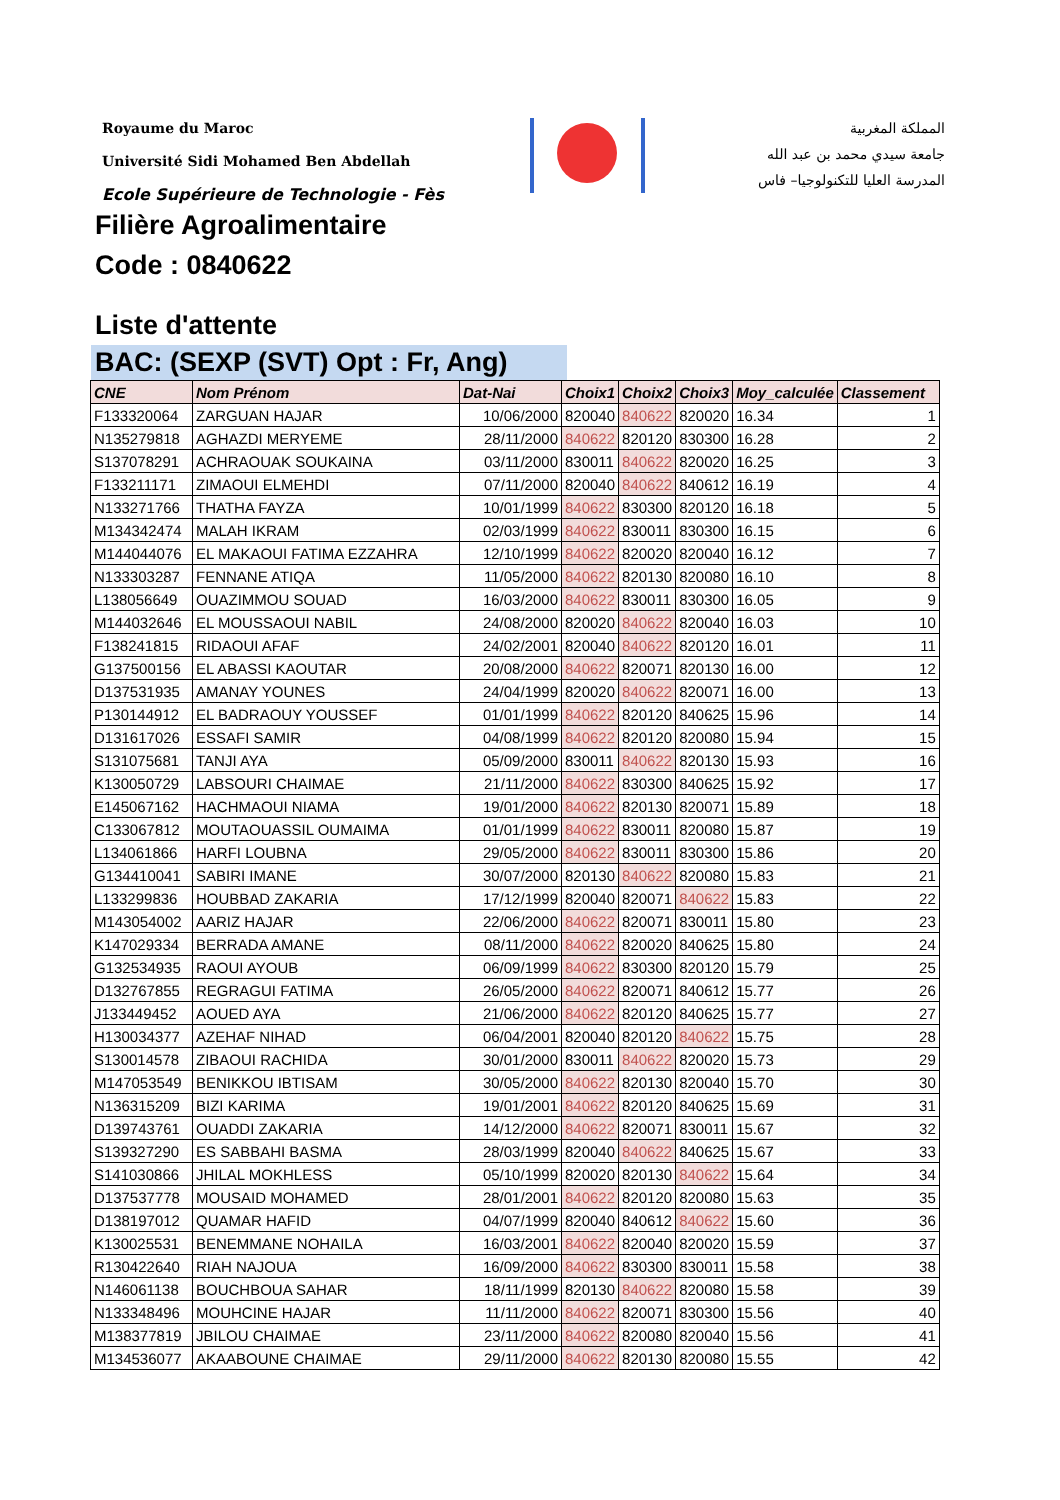Royaume du Maroc
Université Sidi Mohamed Ben Abdellah
Ecole Supérieure de Technologie - Fès
المملكة المغربية
جامعة سيدي محمد بن عبد الله
المدرسة العليا للتكنولوجيا– فاس
Filière Agroalimentaire
Code : 0840622
Liste d'attente
BAC: (SEXP (SVT) Opt : Fr, Ang)
| CNE | Nom Prénom | Dat-Nai | Choix1 | Choix2 | Choix3 | Moy_calculée | Classement |
| --- | --- | --- | --- | --- | --- | --- | --- |
| F133320064 | ZARGUAN HAJAR | 10/06/2000 | 820040 | 840622 | 820020 | 16.34 | 1 |
| N135279818 | AGHAZDI MERYEME | 28/11/2000 | 840622 | 820120 | 830300 | 16.28 | 2 |
| S137078291 | ACHRAOUAK SOUKAINA | 03/11/2000 | 830011 | 840622 | 820020 | 16.25 | 3 |
| F133211171 | ZIMAOUI ELMEHDI | 07/11/2000 | 820040 | 840622 | 840612 | 16.19 | 4 |
| N133271766 | THATHA FAYZA | 10/01/1999 | 840622 | 830300 | 820120 | 16.18 | 5 |
| M134342474 | MALAH IKRAM | 02/03/1999 | 840622 | 830011 | 830300 | 16.15 | 6 |
| M144044076 | EL MAKAOUI FATIMA EZZAHRA | 12/10/1999 | 840622 | 820020 | 820040 | 16.12 | 7 |
| N133303287 | FENNANE ATIQA | 11/05/2000 | 840622 | 820130 | 820080 | 16.10 | 8 |
| L138056649 | OUAZIMMOU SOUAD | 16/03/2000 | 840622 | 830011 | 830300 | 16.05 | 9 |
| M144032646 | EL MOUSSAOUI NABIL | 24/08/2000 | 820020 | 840622 | 820040 | 16.03 | 10 |
| F138241815 | RIDAOUI AFAF | 24/02/2001 | 820040 | 840622 | 820120 | 16.01 | 11 |
| G137500156 | EL ABASSI KAOUTAR | 20/08/2000 | 840622 | 820071 | 820130 | 16.00 | 12 |
| D137531935 | AMANAY YOUNES | 24/04/1999 | 820020 | 840622 | 820071 | 16.00 | 13 |
| P130144912 | EL BADRAOUY YOUSSEF | 01/01/1999 | 840622 | 820120 | 840625 | 15.96 | 14 |
| D131617026 | ESSAFI SAMIR | 04/08/1999 | 840622 | 820120 | 820080 | 15.94 | 15 |
| S131075681 | TANJI AYA | 05/09/2000 | 830011 | 840622 | 820130 | 15.93 | 16 |
| K130050729 | LABSOURI CHAIMAE | 21/11/2000 | 840622 | 830300 | 840625 | 15.92 | 17 |
| E145067162 | HACHMAOUI NIAMA | 19/01/2000 | 840622 | 820130 | 820071 | 15.89 | 18 |
| C133067812 | MOUTAOUASSIL OUMAIMA | 01/01/1999 | 840622 | 830011 | 820080 | 15.87 | 19 |
| L134061866 | HARFI LOUBNA | 29/05/2000 | 840622 | 830011 | 830300 | 15.86 | 20 |
| G134410041 | SABIRI IMANE | 30/07/2000 | 820130 | 840622 | 820080 | 15.83 | 21 |
| L133299836 | HOUBBAD ZAKARIA | 17/12/1999 | 820040 | 820071 | 840622 | 15.83 | 22 |
| M143054002 | AARIZ HAJAR | 22/06/2000 | 840622 | 820071 | 830011 | 15.80 | 23 |
| K147029334 | BERRADA AMANE | 08/11/2000 | 840622 | 820020 | 840625 | 15.80 | 24 |
| G132534935 | RAOUI AYOUB | 06/09/1999 | 840622 | 830300 | 820120 | 15.79 | 25 |
| D132767855 | REGRAGUI FATIMA | 26/05/2000 | 840622 | 820071 | 840612 | 15.77 | 26 |
| J133449452 | AOUED AYA | 21/06/2000 | 840622 | 820120 | 840625 | 15.77 | 27 |
| H130034377 | AZEHAF NIHAD | 06/04/2001 | 820040 | 820120 | 840622 | 15.75 | 28 |
| S130014578 | ZIBAOUI RACHIDA | 30/01/2000 | 830011 | 840622 | 820020 | 15.73 | 29 |
| M147053549 | BENIKKOU IBTISAM | 30/05/2000 | 840622 | 820130 | 820040 | 15.70 | 30 |
| N136315209 | BIZI KARIMA | 19/01/2001 | 840622 | 820120 | 840625 | 15.69 | 31 |
| D139743761 | OUADDI ZAKARIA | 14/12/2000 | 840622 | 820071 | 830011 | 15.67 | 32 |
| S139327290 | ES SABBAHI BASMA | 28/03/1999 | 820040 | 840622 | 840625 | 15.67 | 33 |
| S141030866 | JHILAL MOKHLESS | 05/10/1999 | 820020 | 820130 | 840622 | 15.64 | 34 |
| D137537778 | MOUSAID MOHAMED | 28/01/2001 | 840622 | 820120 | 820080 | 15.63 | 35 |
| D138197012 | QUAMAR HAFID | 04/07/1999 | 820040 | 840612 | 840622 | 15.60 | 36 |
| K130025531 | BENEMMANE NOHAILA | 16/03/2001 | 840622 | 820040 | 820020 | 15.59 | 37 |
| R130422640 | RIAH NAJOUA | 16/09/2000 | 840622 | 830300 | 830011 | 15.58 | 38 |
| N146061138 | BOUCHBOUA SAHAR | 18/11/1999 | 820130 | 840622 | 820080 | 15.58 | 39 |
| N133348496 | MOUHCINE HAJAR | 11/11/2000 | 840622 | 820071 | 830300 | 15.56 | 40 |
| M138377819 | JBILOU CHAIMAE | 23/11/2000 | 840622 | 820080 | 820040 | 15.56 | 41 |
| M134536077 | AKAABOUNE CHAIMAE | 29/11/2000 | 840622 | 820130 | 820080 | 15.55 | 42 |